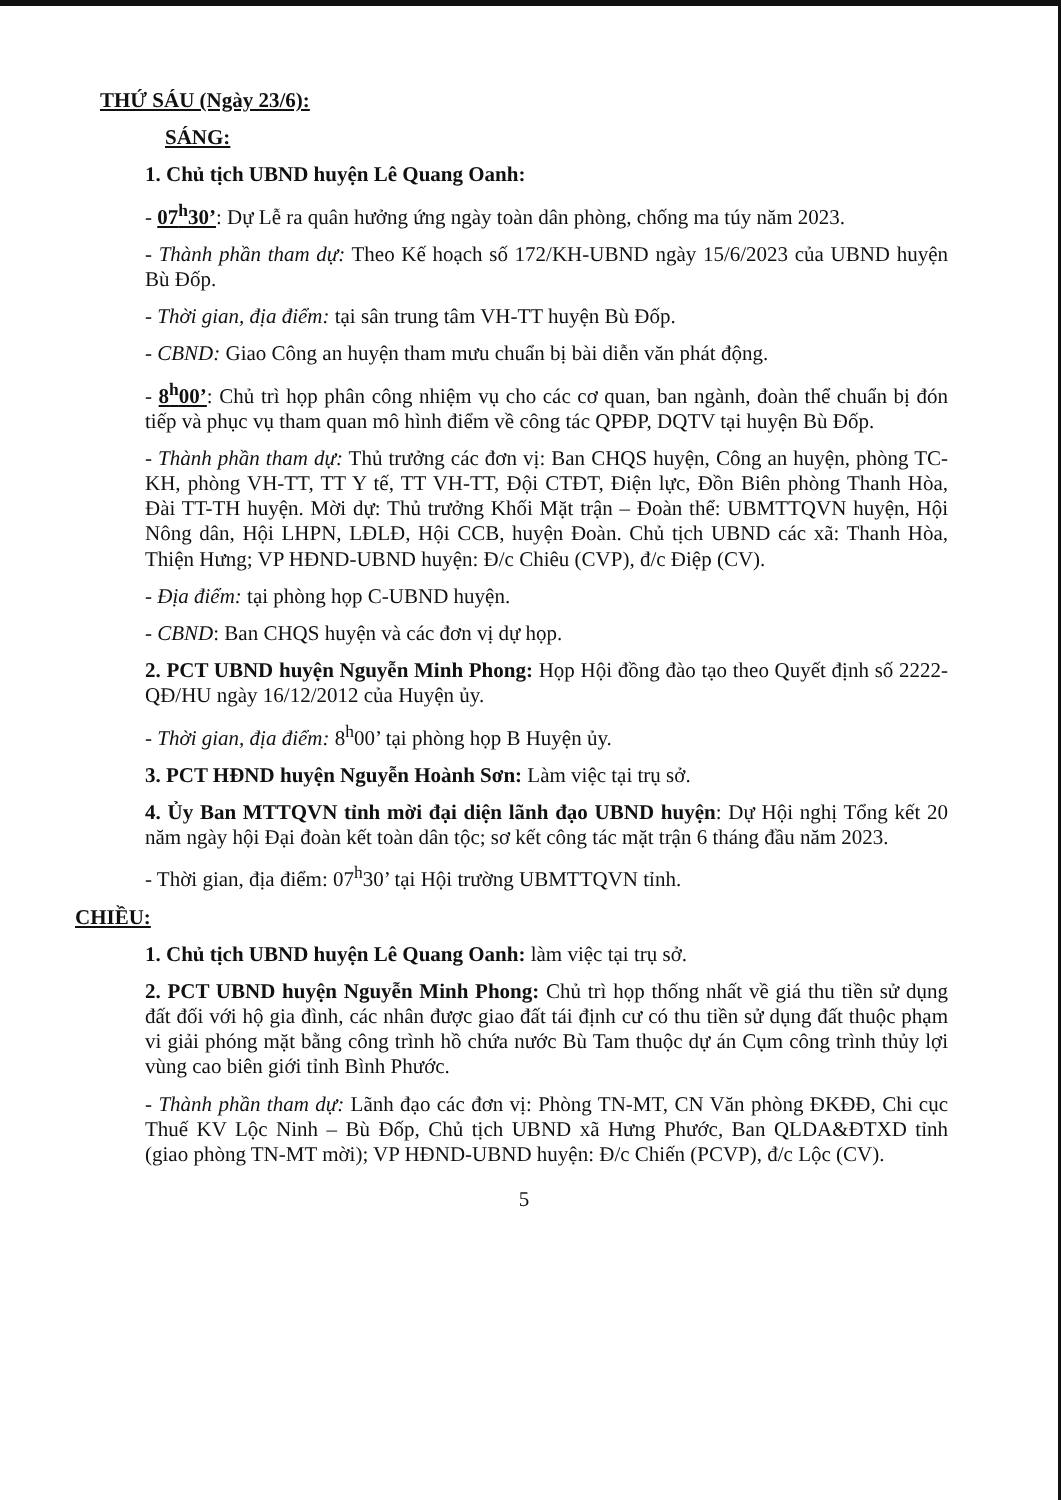THỨ SÁU (Ngày 23/6):
SÁNG:
1. Chủ tịch UBND huyện Lê Quang Oanh:
- 07<sup>h</sup>30’: Dự Lễ ra quân hưởng ứng ngày toàn dân phòng, chống ma túy năm 2023.
- Thành phần tham dự: Theo Kế hoạch số 172/KH-UBND ngày 15/6/2023 của UBND huyện Bù Đốp.
- Thời gian, địa điểm: tại sân trung tâm VH-TT huyện Bù Đốp.
- CBND: Giao Công an huyện tham mưu chuẩn bị bài diễn văn phát động.
- 8<sup>h</sup>00’: Chủ trì họp phân công nhiệm vụ cho các cơ quan, ban ngành, đoàn thể chuẩn bị đón tiếp và phục vụ tham quan mô hình điểm về công tác QPĐP, DQTV tại huyện Bù Đốp.
- Thành phần tham dự: Thủ trưởng các đơn vị: Ban CHQS huyện, Công an huyện, phòng TC-KH, phòng VH-TT, TT Y tế, TT VH-TT, Đội CTĐT, Điện lực, Đồn Biên phòng Thanh Hòa, Đài TT-TH huyện. Mời dự: Thủ trưởng Khối Mặt trận – Đoàn thể: UBMTTQVN huyện, Hội Nông dân, Hội LHPN, LĐLĐ, Hội CCB, huyện Đoàn. Chủ tịch UBND các xã: Thanh Hòa, Thiện Hưng; VP HĐND-UBND huyện: Đ/c Chiêu (CVP), đ/c Điệp (CV).
- Địa điểm: tại phòng họp C-UBND huyện.
- CBND: Ban CHQS huyện và các đơn vị dự họp.
2. PCT UBND huyện Nguyễn Minh Phong: Họp Hội đồng đào tạo theo Quyết định số 2222-QĐ/HU ngày 16/12/2012 của Huyện ủy.
- Thời gian, địa điểm: 8<sup>h</sup>00’ tại phòng họp B Huyện ủy.
3. PCT HĐND huyện Nguyễn Hoành Sơn: Làm việc tại trụ sở.
4. Ủy Ban MTTQVN tỉnh mời đại diện lãnh đạo UBND huyện: Dự Hội nghị Tổng kết 20 năm ngày hội Đại đoàn kết toàn dân tộc; sơ kết công tác mặt trận 6 tháng đầu năm 2023.
- Thời gian, địa điểm: 07<sup>h</sup>30’ tại Hội trường UBMTTQVN tỉnh.
CHIỀU:
1. Chủ tịch UBND huyện Lê Quang Oanh: làm việc tại trụ sở.
2. PCT UBND huyện Nguyễn Minh Phong: Chủ trì họp thống nhất về giá thu tiền sử dụng đất đối với hộ gia đình, các nhân được giao đất tái định cư có thu tiền sử dụng đất thuộc phạm vi giải phóng mặt bằng công trình hồ chứa nước Bù Tam thuộc dự án Cụm công trình thủy lợi vùng cao biên giới tỉnh Bình Phước.
- Thành phần tham dự: Lãnh đạo các đơn vị: Phòng TN-MT, CN Văn phòng ĐKĐĐ, Chi cục Thuế KV Lộc Ninh – Bù Đốp, Chủ tịch UBND xã Hưng Phước, Ban QLDA&ĐTXD tỉnh (giao phòng TN-MT mời); VP HĐND-UBND huyện: Đ/c Chiến (PCVP), đ/c Lộc (CV).
5